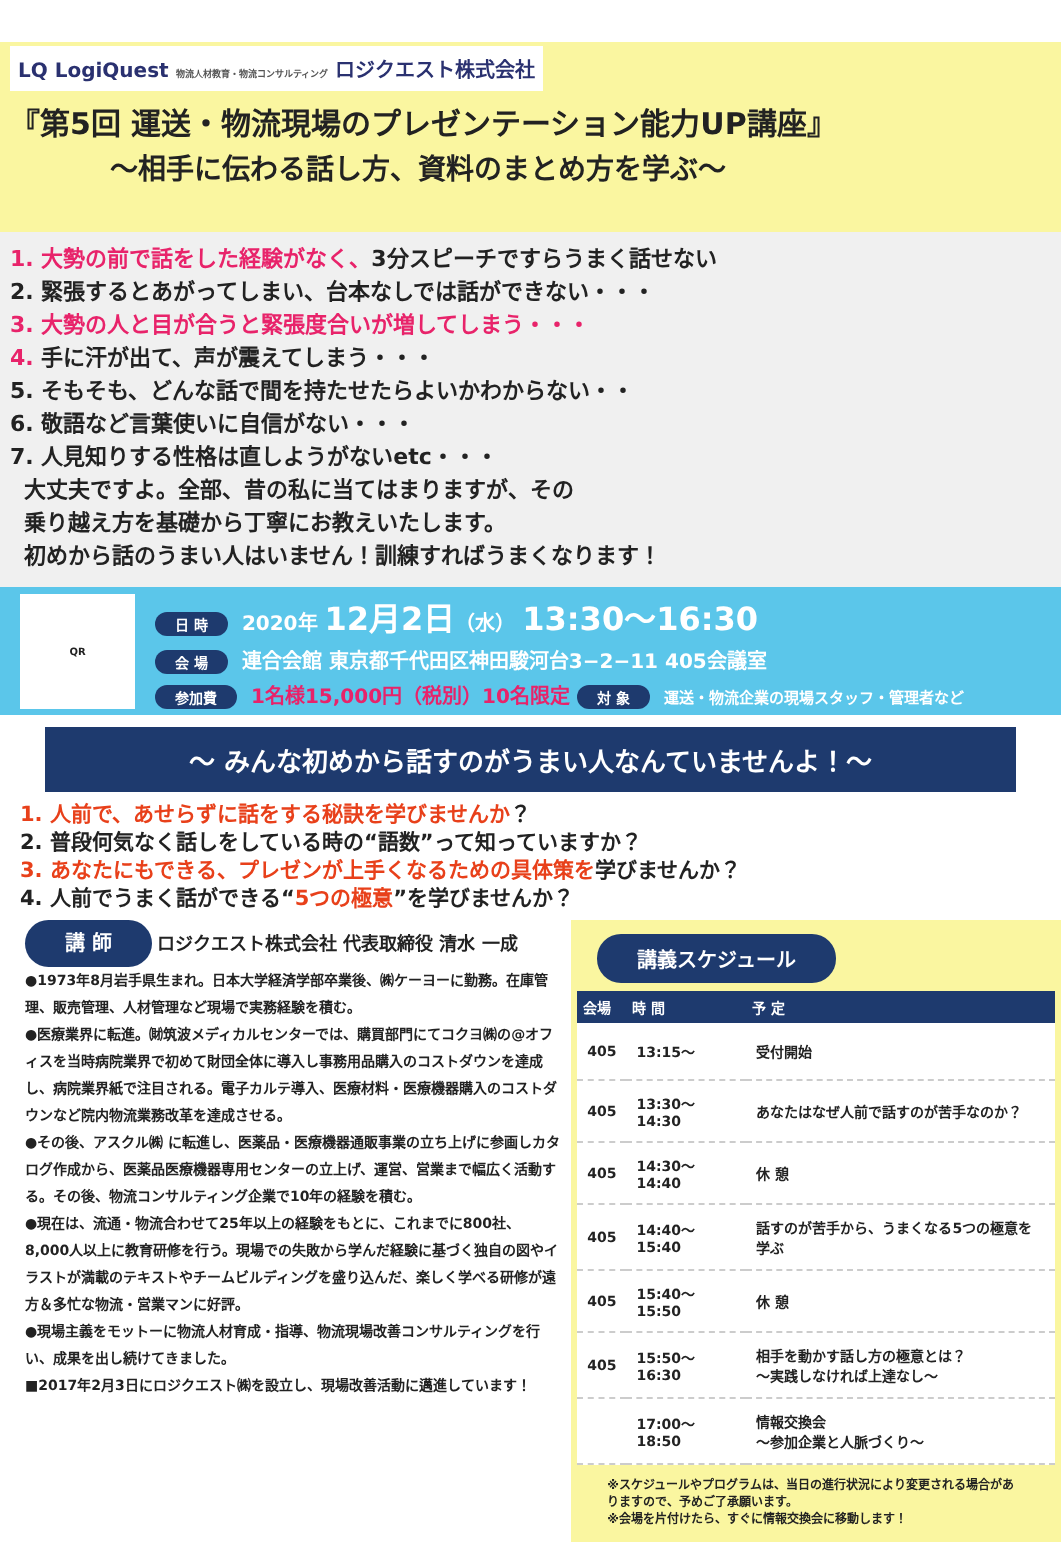LQ LogiQuest 物流人材教育・物流コンサルティング ロジクエスト株式会社
『第5回 運送・物流現場のプレゼンテーション能力UP講座』
～相手に伝わる話し方、資料のまとめ方を学ぶ～
1. 大勢の前で話をした経験がなく、3分スピーチですらうまく話せない
2. 緊張するとあがってしまい、台本なしでは話ができない・・・
3. 大勢の人と目が合うと緊張度合いが増してしまう・・・
4. 手に汗が出て、声が震えてしまう・・・
5. そもそも、どんな話で間を持たせたらよいかわからない・・
6. 敬語など言葉使いに自信がない・・・
7. 人見知りする性格は直しようがないetc・・・
大丈夫ですよ。全部、昔の私に当てはまりますが、その
乗り越え方を基礎から丁寧にお教えいたします。
初めから話のうまい人はいません！訓練すればうまくなります！
QR
日 時 2020年 12月2日（水） 13:30～16:30
会 場 連合会館 東京都千代田区神田駿河台3−2−11 405会議室
参加費 1名様15,000円（税別）10名限定 対 象 運送・物流企業の現場スタッフ・管理者など
～ みんな初めから話すのがうまい人なんていませんよ！～
1. 人前で、あせらずに話をする秘訣を学びませんか？
2. 普段何気なく話しをしている時の“語数”って知っていますか？
3. あなたにもできる、プレゼンが上手くなるための具体策を学びませんか？
4. 人前でうまく話ができる“5つの極意”を学びませんか？
講 師 ロジクエスト株式会社 代表取締役 清水 一成
●1973年8月岩手県生まれ。日本大学経済学部卒業後、㈱ケーヨーに勤務。在庫管理、販売管理、人材管理など現場で実務経験を積む。
●医療業界に転進。㈶筑波メディカルセンターでは、購買部門にてコクヨ㈱の@オフィスを当時病院業界で初めて財団全体に導入し事務用品購入のコストダウンを達成し、病院業界紙で注目される。電子カルテ導入、医療材料・医療機器購入のコストダウンなど院内物流業務改革を達成させる。
●その後、アスクル㈱ に転進し、医薬品・医療機器通販事業の立ち上げに参画しカタログ作成から、医薬品医療機器専用センターの立上げ、運営、営業まで幅広く活動する。その後、物流コンサルティング企業で10年の経験を積む。
●現在は、流通・物流合わせて25年以上の経験をもとに、これまでに800社、8,000人以上に教育研修を行う。現場での失敗から学んだ経験に基づく独自の図やイラストが満載のテキストやチームビルディングを盛り込んだ、楽しく学べる研修が遠方＆多忙な物流・営業マンに好評。
●現場主義をモットーに物流人材育成・指導、物流現場改善コンサルティングを行い、成果を出し続けてきました。
■2017年2月3日にロジクエスト㈱を設立し、現場改善活動に邁進しています！
講義スケジュール
| 会場 | 時 間 | 予 定 |
| --- | --- | --- |
| 405 | 13:15～ | 受付開始 |
| 405 | 13:30～14:30 | あなたはなぜ人前で話すのが苦手なのか？ |
| 405 | 14:30～14:40 | 休 憩 |
| 405 | 14:40～15:40 | 話すのが苦手から、うまくなる5つの極意を学ぶ |
| 405 | 15:40～15:50 | 休 憩 |
| 405 | 15:50～16:30 | 相手を動かす話し方の極意とは？ ～実践しなければ上達なし～ |
| | 17:00～18:50 | 情報交換会 ～参加企業と人脈づくり～ |
※スケジュールやプログラムは、当日の進行状況により変更される場合がありますので、予めご了承願います。
※会場を片付けたら、すぐに情報交換会に移動します！